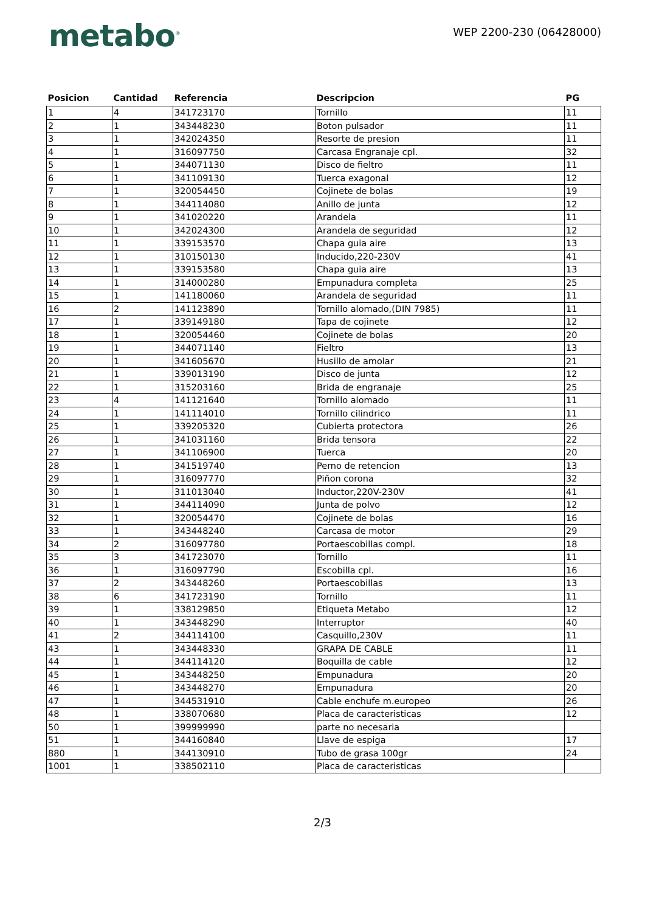metabo<sup>®</sup>
WEP 2200-230 (06428000)
| Posicion | Cantidad | Referencia | Descripcion | PG |
| --- | --- | --- | --- | --- |
| 1 | 4 | 341723170 | Tornillo | 11 |
| 2 | 1 | 343448230 | Boton pulsador | 11 |
| 3 | 1 | 342024350 | Resorte de presion | 11 |
| 4 | 1 | 316097750 | Carcasa Engranaje cpl. | 32 |
| 5 | 1 | 344071130 | Disco de fieltro | 11 |
| 6 | 1 | 341109130 | Tuerca exagonal | 12 |
| 7 | 1 | 320054450 | Cojinete de bolas | 19 |
| 8 | 1 | 344114080 | Anillo de junta | 12 |
| 9 | 1 | 341020220 | Arandela | 11 |
| 10 | 1 | 342024300 | Arandela de seguridad | 12 |
| 11 | 1 | 339153570 | Chapa guia aire | 13 |
| 12 | 1 | 310150130 | Inducido,220-230V | 41 |
| 13 | 1 | 339153580 | Chapa guia aire | 13 |
| 14 | 1 | 314000280 | Empunadura completa | 25 |
| 15 | 1 | 141180060 | Arandela de seguridad | 11 |
| 16 | 2 | 141123890 | Tornillo alomado,(DIN 7985) | 11 |
| 17 | 1 | 339149180 | Tapa de cojinete | 12 |
| 18 | 1 | 320054460 | Cojinete de bolas | 20 |
| 19 | 1 | 344071140 | Fieltro | 13 |
| 20 | 1 | 341605670 | Husillo de amolar | 21 |
| 21 | 1 | 339013190 | Disco de junta | 12 |
| 22 | 1 | 315203160 | Brida de engranaje | 25 |
| 23 | 4 | 141121640 | Tornillo alomado | 11 |
| 24 | 1 | 141114010 | Tornillo cilindrico | 11 |
| 25 | 1 | 339205320 | Cubierta protectora | 26 |
| 26 | 1 | 341031160 | Brida tensora | 22 |
| 27 | 1 | 341106900 | Tuerca | 20 |
| 28 | 1 | 341519740 | Perno de retencion | 13 |
| 29 | 1 | 316097770 | Piñon corona | 32 |
| 30 | 1 | 311013040 | Inductor,220V-230V | 41 |
| 31 | 1 | 344114090 | Junta de polvo | 12 |
| 32 | 1 | 320054470 | Cojinete de bolas | 16 |
| 33 | 1 | 343448240 | Carcasa de motor | 29 |
| 34 | 2 | 316097780 | Portaescobillas compl. | 18 |
| 35 | 3 | 341723070 | Tornillo | 11 |
| 36 | 1 | 316097790 | Escobilla cpl. | 16 |
| 37 | 2 | 343448260 | Portaescobillas | 13 |
| 38 | 6 | 341723190 | Tornillo | 11 |
| 39 | 1 | 338129850 | Etiqueta Metabo | 12 |
| 40 | 1 | 343448290 | Interruptor | 40 |
| 41 | 2 | 344114100 | Casquillo,230V | 11 |
| 43 | 1 | 343448330 | GRAPA DE CABLE | 11 |
| 44 | 1 | 344114120 | Boquilla de cable | 12 |
| 45 | 1 | 343448250 | Empunadura | 20 |
| 46 | 1 | 343448270 | Empunadura | 20 |
| 47 | 1 | 344531910 | Cable enchufe m.europeo | 26 |
| 48 | 1 | 338070680 | Placa de caracteristicas | 12 |
| 50 | 1 | 399999990 | parte no necesaria | |
| 51 | 1 | 344160840 | Llave de espiga | 17 |
| 880 | 1 | 344130910 | Tubo de grasa 100gr | 24 |
| 1001 | 1 | 338502110 | Placa de caracteristicas | |
2/3